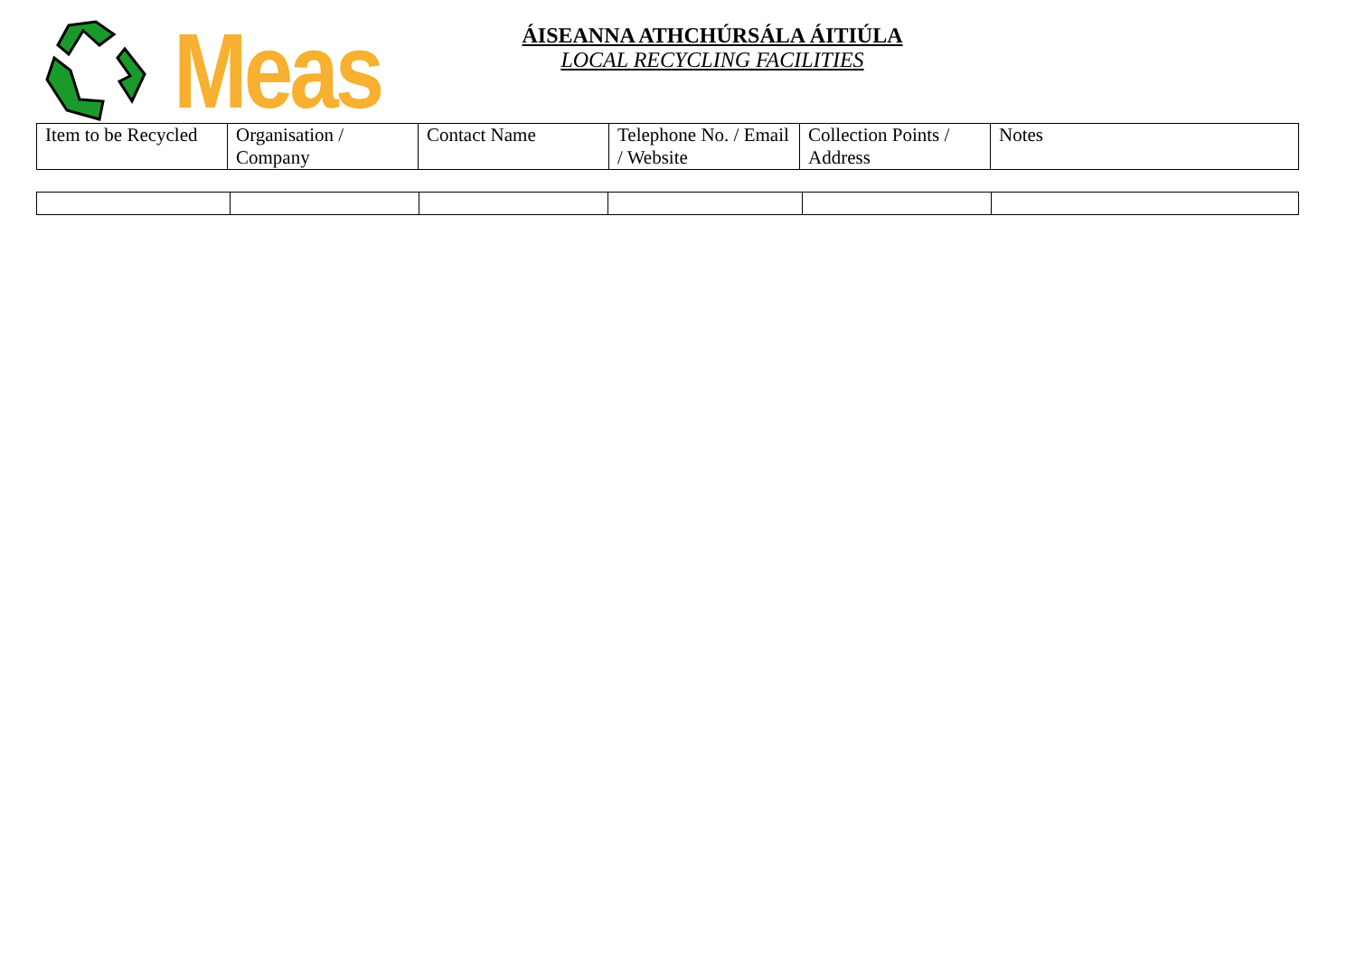Meas
ÁISEANNA ATHCHÚRSÁLA ÁITIÚLA
LOCAL RECYCLING FACILITIES
| Item to be Recycled | Organisation / Company | Contact Name | Telephone No. / Email / Website | Collection Points / Address | Notes |